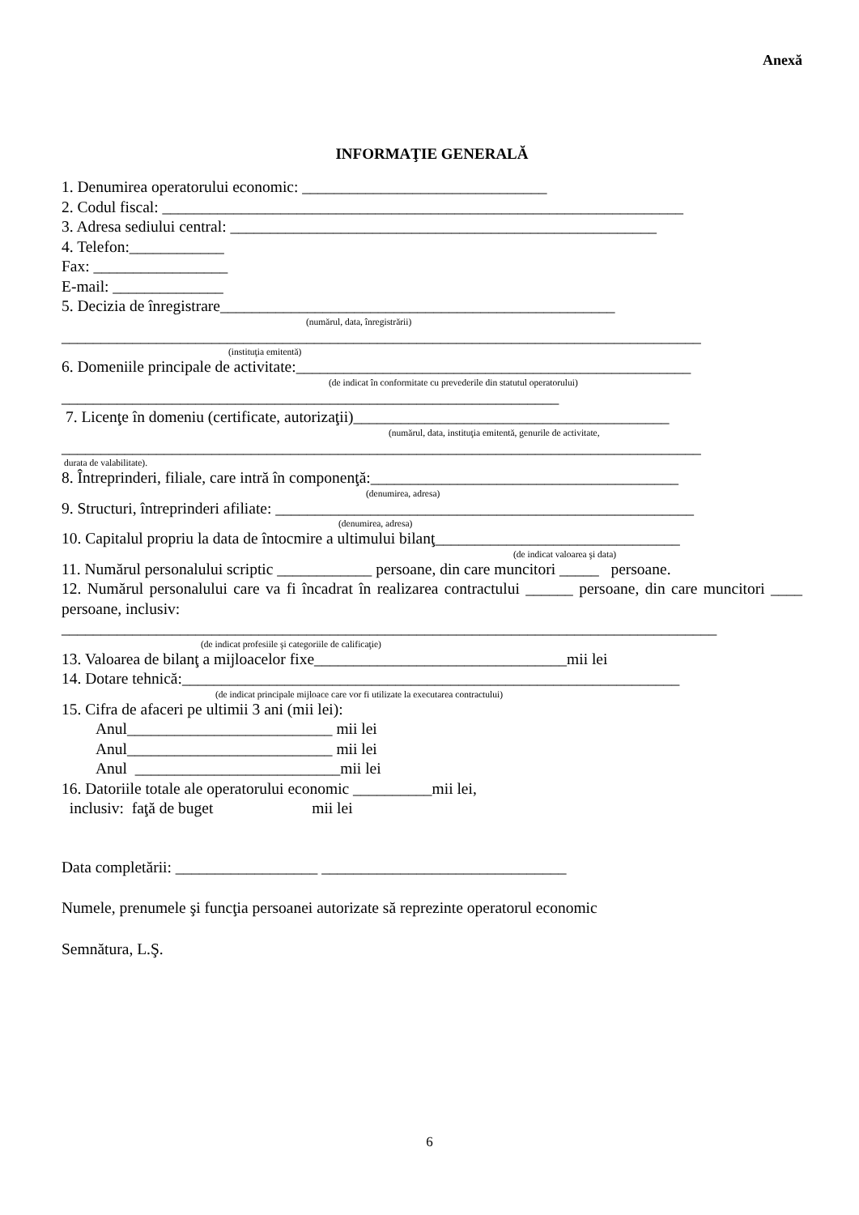Anexă
INFORMAŢIE GENERALĂ
1. Denumirea operatorului economic: _______________________________
2. Codul fiscal: __________________________________________________________________
3. Adresa sediului central: ______________________________________________________
4. Telefon:____________
Fax: _________________
E-mail: ______________
5. Decizia de înregistrare__________________________________________________
(numărul, data, înregistrării)
_________________________________________________________________________________
(instituţia emitentă)
6. Domeniile principale de activitate:__________________________________________________
(de indicat în conformitate cu prevederile din statutul operatorului)
_______________________________________________________________
7. Licenţe în domeniu (certificate, autorizaţii)________________________________________
(numărul, data, instituţia emitentă, genurile de activitate,
_________________________________________________________________________________
durata de valabilitate).
8. Întreprinderi, filiale, care intră în componenţă:_______________________________________
(denumirea, adresa)
9. Structuri, întreprinderi afiliate: _____________________________________________________
(denumirea, adresa)
10. Capitalul propriu la data de întocmire a ultimului bilanţ_______________________________
(de indicat valoarea şi data)
11. Numărul personalului scriptic ____________ persoane, din care muncitori _____ persoane.
12. Numărul personalului care va fi încadrat în realizarea contractului ______ persoane, din care muncitori ____ persoane, inclusiv:
___________________________________________________________________________________
(de indicat profesiile şi categoriile de calificaţie)
13. Valoarea de bilanţ a mijloacelor fixe________________________________mii lei
14. Dotare tehnică:_______________________________________________________________
(de indicat principale mijloace care vor fi utilizate la executarea contractului)
15. Cifra de afaceri pe ultimii 3 ani (mii lei):
Anul__________________________ mii lei
Anul__________________________ mii lei
Anul __________________________mii lei
16. Datoriile totale ale operatorului economic __________mii lei,
inclusiv: faţă de buget mii lei
Data completării: __________________ _______________________________
Numele, prenumele şi funcţia persoanei autorizate să reprezinte operatorul economic
Semnătura, L.Ş.
6